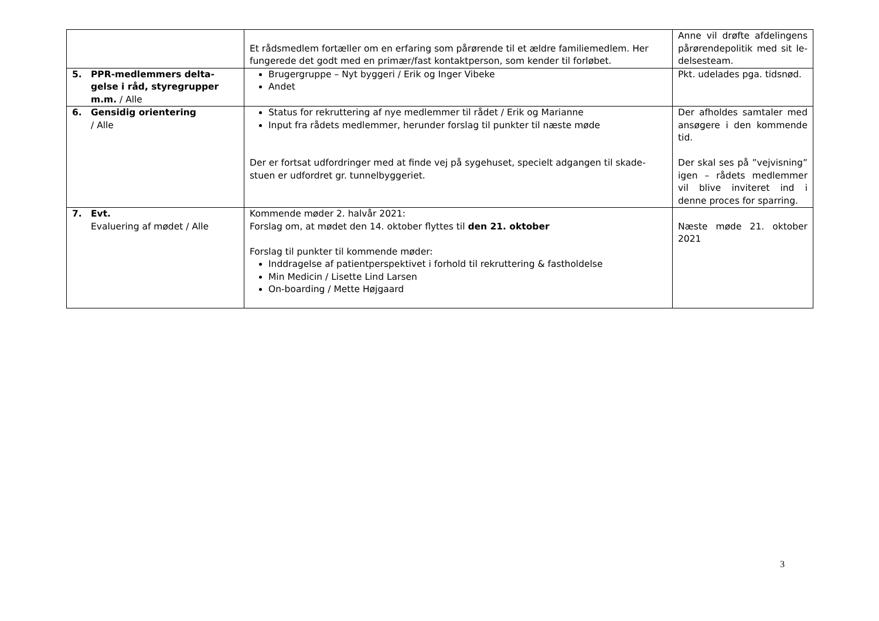| | Et rådsmedlem fortæller om en erfaring som pårørende til et ældre familiemedlem. Her fungerede det godt med en primær/fast kontaktperson, som kender til forløbet. | Anne vil drøfte afdelingens pårørendepolitik med sit le-delsesteam. |
| 5. PPR-medlemmers delta- gelse i råd, styregrupper m.m. / Alle | Brugergruppe – Nyt byggeri / Erik og Inger Vibeke Andet | Pkt. udelades pga. tidsnød. |
| 6. Gensidig orientering / Alle | Status for rekruttering af nye medlemmer til rådet / Erik og Marianne Input fra rådets medlemmer, herunder forslag til punkter til næste møde Der er fortsat udfordringer med at finde vej på sygehuset, specielt adgangen til skade-stuen er udfordret gr. tunnelbyggeriet. | Der afholdes samtaler med ansøgere i den kommende tid. Der skal ses på ”vejvisning” igen – rådets medlemmer vil blive inviteret ind i denne proces for sparring. |
| 7. Evt. Evaluering af mødet / Alle | Kommende møder 2. halvår 2021: Forslag om, at mødet den 14. oktober flyttes til den 21. oktober Forslag til punkter til kommende møder: Inddragelse af patientperspektivet i forhold til rekruttering & fastholdelse Min Medicin / Lisette Lind Larsen On-boarding / Mette Højgaard | Næste møde 21. oktober 2021 |
3